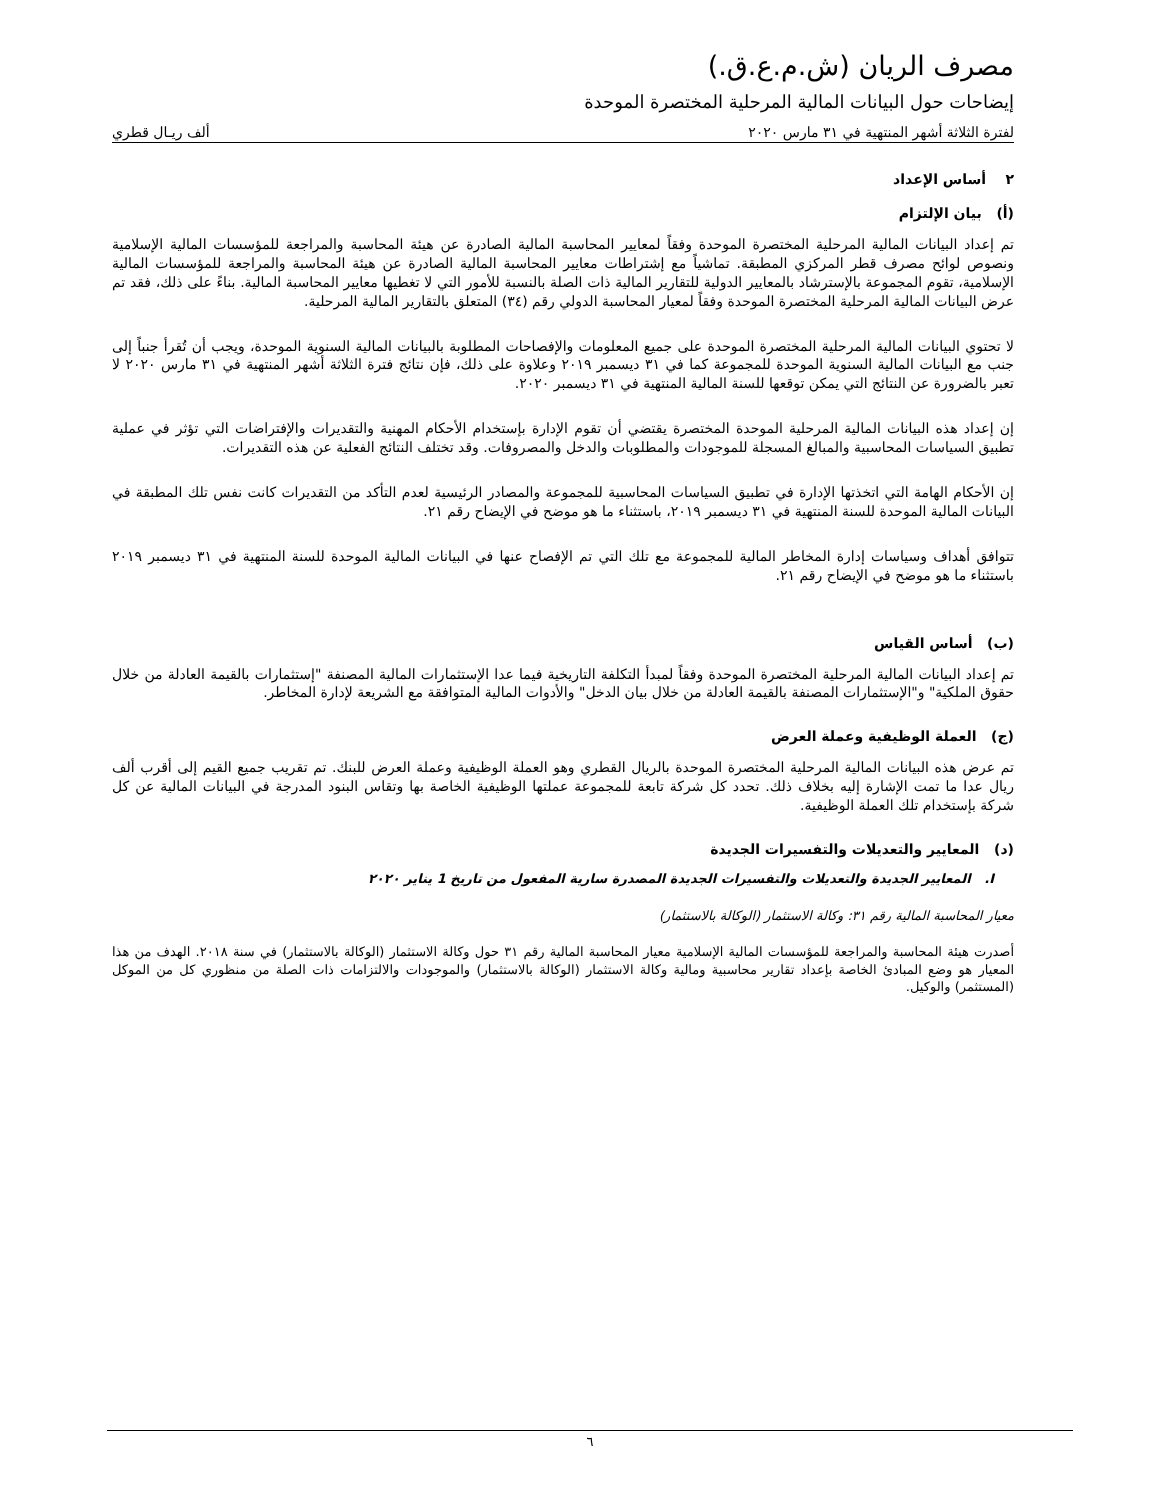مصرف الريان (ش.م.ع.ق.)
إيضاحات حول البيانات المالية المرحلية المختصرة الموحدة
لفترة الثلاثة أشهر المنتهية في ٣١ مارس ٢٠٢٠ ألف ريـال قطري
٢ أساس الإعداد
(أ) بيان الإلتزام
تم إعداد البيانات المالية المرحلية المختصرة الموحدة وفقاً لمعايير المحاسبة المالية الصادرة عن هيئة المحاسبة والمراجعة للمؤسسات المالية الإسلامية ونصوص لوائح مصرف قطر المركزي المطبقة. تماشياً مع إشتراطات معايير المحاسبة المالية الصادرة عن هيئة المحاسبة والمراجعة للمؤسسات المالية الإسلامية، تقوم المجموعة بالإسترشاد بالمعايير الدولية للتقارير المالية ذات الصلة بالنسبة للأمور التي لا تغطيها معايير المحاسبة المالية. بناءً على ذلك، فقد تم عرض البيانات المالية المرحلية المختصرة الموحدة وفقاً لمعيار المحاسبة الدولي رقم (٣٤) المتعلق بالتقارير المالية المرحلية.
لا تحتوي البيانات المالية المرحلية المختصرة الموحدة على جميع المعلومات والإفصاحات المطلوبة بالبيانات المالية السنوية الموحدة، ويجب أن تُقرأ جنباً إلى جنب مع البيانات المالية السنوية الموحدة للمجموعة كما في ٣١ ديسمبر ٢٠١٩ وعلاوة على ذلك، فإن نتائج فترة الثلاثة أشهر المنتهية في ٣١ مارس ٢٠٢٠ لا تعبر بالضرورة عن النتائج التي يمكن توقعها للسنة المالية المنتهية في ٣١ ديسمبر ٢٠٢٠.
إن إعداد هذه البيانات المالية المرحلية الموحدة المختصرة يقتضي أن تقوم الإدارة بإستخدام الأحكام المهنية والتقديرات والإفتراضات التي تؤثر في عملية تطبيق السياسات المحاسبية والمبالغ المسجلة للموجودات والمطلوبات والدخل والمصروفات. وقد تختلف النتائج الفعلية عن هذه التقديرات.
إن الأحكام الهامة التي اتخذتها الإدارة في تطبيق السياسات المحاسبية للمجموعة والمصادر الرئيسية لعدم التأكد من التقديرات كانت نفس تلك المطبقة في البيانات المالية الموحدة للسنة المنتهية في ٣١ ديسمبر ٢٠١٩، باستثناء ما هو موضح في الإيضاح رقم ٢١.
تتوافق أهداف وسياسات إدارة المخاطر المالية للمجموعة مع تلك التي تم الإفصاح عنها في البيانات المالية الموحدة للسنة المنتهية في ٣١ ديسمبر ٢٠١٩ باستثناء ما هو موضح في الإيضاح رقم ٢١.
(ب) أساس القياس
تم إعداد البيانات المالية المرحلية المختصرة الموحدة وفقاً لمبدأ التكلفة التاريخية فيما عدا الإستثمارات المالية المصنفة "إستثمارات بالقيمة العادلة من خلال حقوق الملكية" و"الإستثمارات المصنفة بالقيمة العادلة من خلال بيان الدخل" والأدوات المالية المتوافقة مع الشريعة لإدارة المخاطر.
(ج) العملة الوظيفية وعملة العرض
تم عرض هذه البيانات المالية المرحلية المختصرة الموحدة بالريال القطري وهو العملة الوظيفية وعملة العرض للبنك. تم تقريب جميع القيم إلى أقرب ألف ريال عدا ما تمت الإشارة إليه بخلاف ذلك. تحدد كل شركة تابعة للمجموعة عملتها الوظيفية الخاصة بها وتقاس البنود المدرجة في البيانات المالية عن كل شركة بإستخدام تلك العملة الوظيفية.
(د) المعايير والتعديلات والتفسيرات الجديدة
I. المعايير الجديدة والتعديلات والتفسيرات الجديدة المصدرة سارية المفعول من تاريخ 1 يناير ٢٠٢٠
معيار المحاسبة المالية رقم ٣١: وكالة الاستثمار (الوكالة بالاستثمار)
أصدرت هيئة المحاسبة والمراجعة للمؤسسات المالية الإسلامية معيار المحاسبة المالية رقم ٣١ حول وكالة الاستثمار (الوكالة بالاستثمار) في سنة ٢٠١٨. الهدف من هذا المعيار هو وضع المبادئ الخاصة بإعداد تقارير محاسبية ومالية وكالة الاستثمار (الوكالة بالاستثمار) والموجودات والالتزامات ذات الصلة من منظوري كل من الموكل (المستثمر) والوكيل.
٦